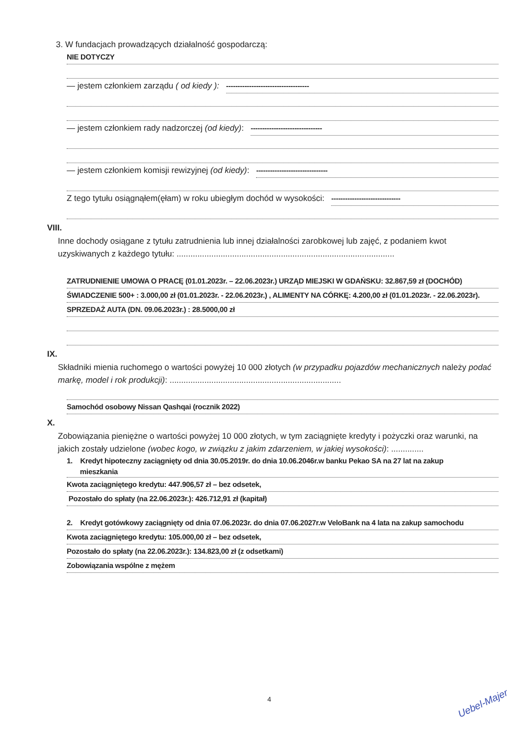3. W fundacjach prowadzących działalność gospodarczą:
NIE DOTYCZY
— jestem członkiem zarządu ( od kiedy ): ------------------------------------
— jestem członkiem rady nadzorczej (od kiedy): -------------------------------
— jestem członkiem komisji rewizyjnej (od kiedy): -------------------------------
Z tego tytułu osiągnąłem(ęłam) w roku ubiegłym dochód w wysokości: ------------------------------
VIII.
Inne dochody osiągane z tytułu zatrudnienia lub innej działalności zarobkowej lub zajęć, z podaniem kwot uzyskiwanych z każdego tytułu: ..............................................................................................
ZATRUDNIENIE UMOWA O PRACĘ (01.01.2023r. – 22.06.2023r.) URZĄD MIEJSKI W GDAŃSKU: 32.867,59 zł (DOCHÓD)
ŚWIADCZENIE 500+ : 3.000,00 zł (01.01.2023r. - 22.06.2023r.) , ALIMENTY NA CÓRKĘ: 4.200,00 zł (01.01.2023r. - 22.06.2023r).
SPRZEDAŻ AUTA (DN. 09.06.2023r.) : 28.5000,00 zł
IX.
Składniki mienia ruchomego o wartości powyżej 10 000 złotych (w przypadku pojazdów mechanicznych należy podać markę, model i rok produkcji): ..........................................................................
Samochód osobowy Nissan Qashqai (rocznik 2022)
X.
Zobowiązania pieniężne o wartości powyżej 10 000 złotych, w tym zaciągnięte kredyty i pożyczki oraz warunki, na jakich zostały udzielone (wobec kogo, w związku z jakim zdarzeniem, w jakiej wysokości): ..............
1. Kredyt hipoteczny zaciągnięty od dnia 30.05.2019r. do dnia 10.06.2046r.w banku Pekao SA na 27 lat na zakup
mieszkania
Kwota zaciągniętego kredytu: 447.906,57 zł – bez odsetek,
Pozostało do spłaty (na 22.06.2023r.): 426.712,91 zł (kapitał)
2. Kredyt gotówkowy zaciągnięty od dnia 07.06.2023r. do dnia 07.06.2027r.w VeloBank na 4 lata na zakup samochodu
Kwota zaciągniętego kredytu: 105.000,00 zł – bez odsetek,
Pozostało do spłaty (na 22.06.2023r.): 134.823,00 zł (z odsetkami)
Zobowiązania wspólne z mężem
4 Uebel-Majer